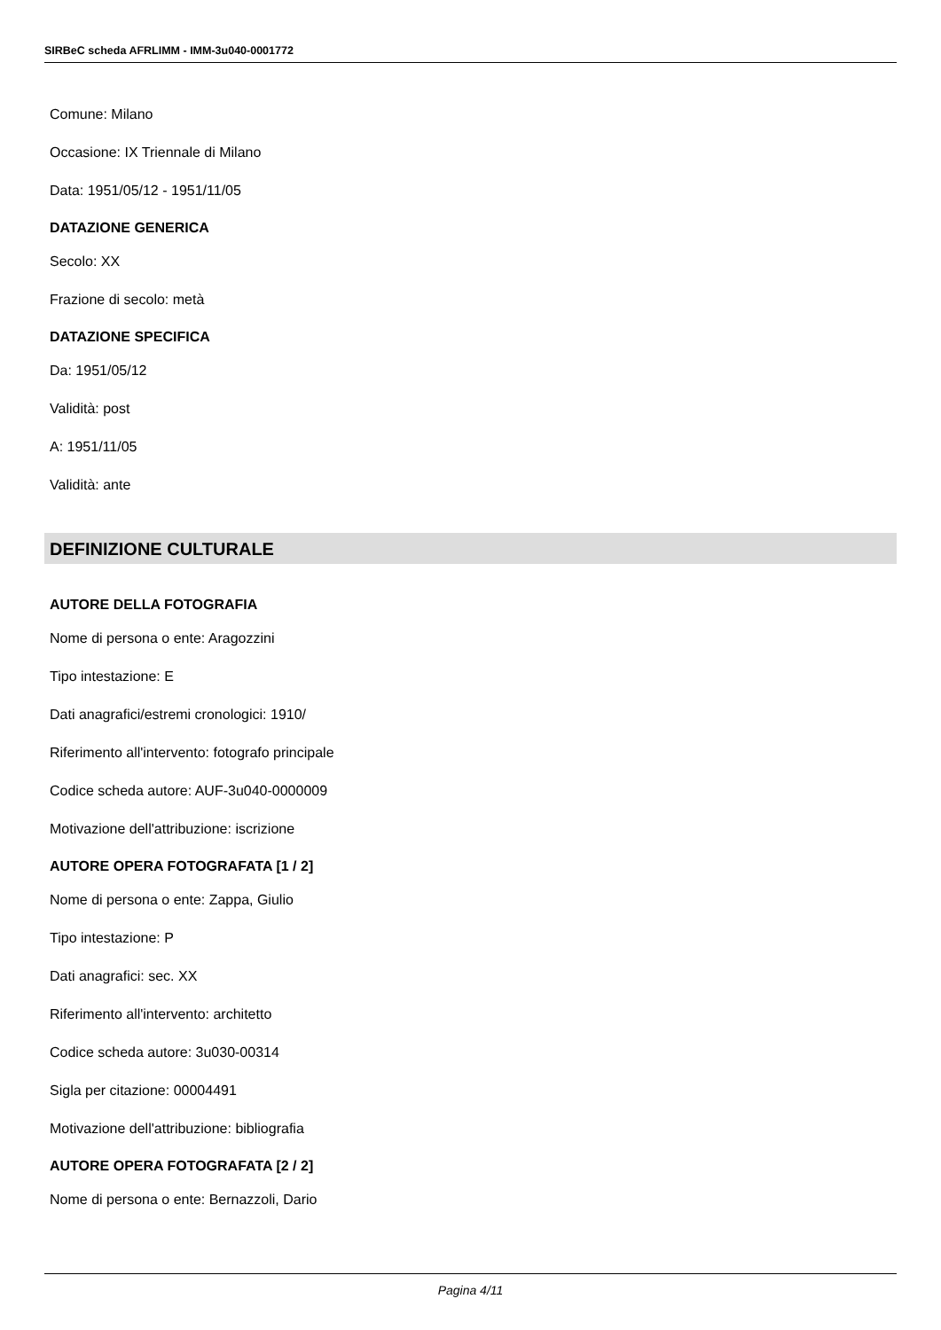SIRBeC scheda AFRLIMM - IMM-3u040-0001772
Comune: Milano
Occasione: IX Triennale di Milano
Data: 1951/05/12 - 1951/11/05
DATAZIONE GENERICA
Secolo: XX
Frazione di secolo: metà
DATAZIONE SPECIFICA
Da: 1951/05/12
Validità: post
A: 1951/11/05
Validità: ante
DEFINIZIONE CULTURALE
AUTORE DELLA FOTOGRAFIA
Nome di persona o ente: Aragozzini
Tipo intestazione: E
Dati anagrafici/estremi cronologici: 1910/
Riferimento all'intervento: fotografo principale
Codice scheda autore: AUF-3u040-0000009
Motivazione dell'attribuzione: iscrizione
AUTORE OPERA FOTOGRAFATA [1 / 2]
Nome di persona o ente: Zappa, Giulio
Tipo intestazione: P
Dati anagrafici: sec. XX
Riferimento all'intervento: architetto
Codice scheda autore: 3u030-00314
Sigla per citazione: 00004491
Motivazione dell'attribuzione: bibliografia
AUTORE OPERA FOTOGRAFATA [2 / 2]
Nome di persona o ente: Bernazzoli, Dario
Pagina 4/11